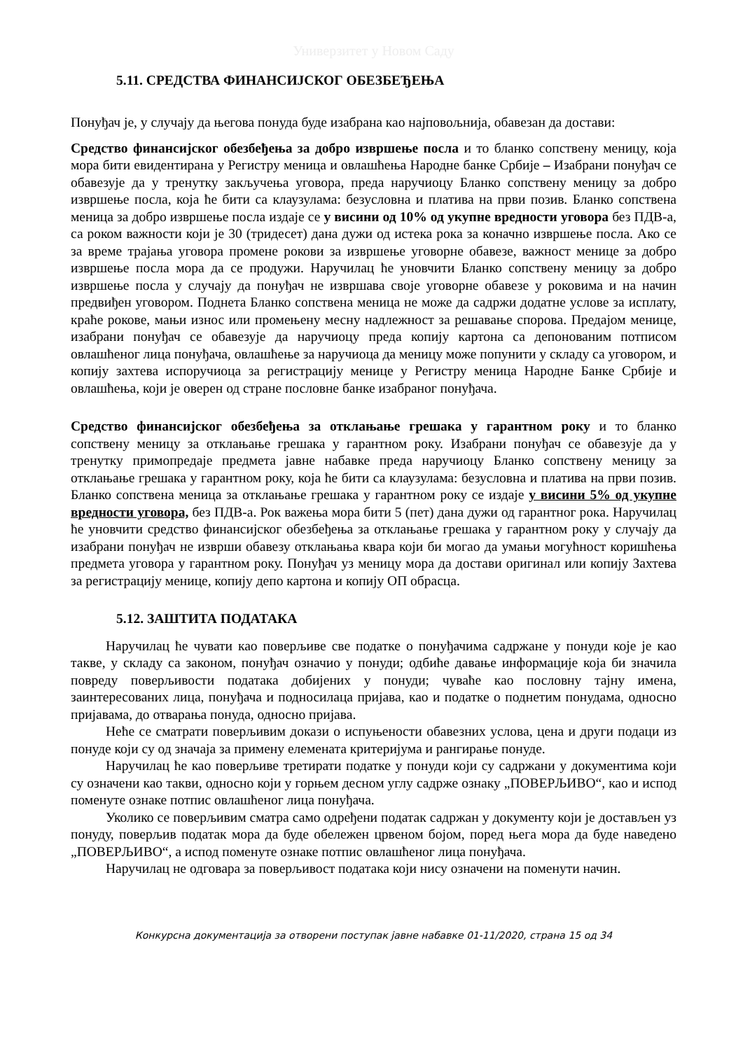Универзитет у Новом Саду
5.11. СРЕДСТВА ФИНАНСИЈСКОГ ОБЕЗБЕЂЕЊА
Понуђач је, у случају да његова понуда буде изабрана као најповољнија, обавезан да достави:
Средство финансијског обезбеђења за добро извршење посла и то бланко сопствену меницу, која мора бити евидентирана у Регистру меница и овлашћења Народне банке Србије – Изабрани понуђач се обавезује да у тренутку закључења уговора, преда наручиоцу Бланко сопствену меницу за добро извршење посла, која ће бити са клаузулама: безусловна и платива на први позив. Бланко сопствена меница за добро извршење посла издаје се у висини од 10% од укупне вредности уговора без ПДВ-а, са роком важности који је 30 (тридесет) дана дужи од истека рока за коначно извршење посла. Ако се за време трајања уговора промене рокови за извршење уговорне обавезе, важност менице за добро извршење посла мора да се продужи. Наручилац ће уновчити Бланко сопствену меницу за добро извршење посла у случају да понуђач не извршава своје уговорне обавезе у роковима и на начин предвиђен уговором. Поднета Бланко сопствена меница не може да садржи додатне услове за исплату, краће рокове, мањи износ или промењену месну надлежност за решавање спорова. Предајом менице, изабрани понуђач се обавезује да наручиоцу преда копију картона са депонованим потписом овлашћеног лица понуђача, овлашћење за наручиоца да меницу може попунити у складу са уговором, и копију захтева испоручиоца за регистрацију менице у Регистру меница Народне Банке Србије и овлашћења, који је оверен од стране пословне банке изабраног понуђача.
Средство финансијског обезбеђења за отклањање грешака у гарантном року и то бланко сопствену меницу за отклањање грешака у гарантном року. Изабрани понуђач се обавезује да у тренутку примопредаје предмета јавне набавке преда наручиоцу Бланко сопствену меницу за отклањање грешака у гарантном року, која ће бити са клаузулама: безусловна и платива на први позив. Бланко сопствена меница за отклањање грешака у гарантном року се издаје у висини 5% од укупне вредности уговора, без ПДВ-а. Рок важења мора бити 5 (пет) дана дужи од гарантног рока. Наручилац ће уновчити средство финансијског обезбеђења за отклањање грешака у гарантном року у случају да изабрани понуђач не изврши обавезу отклањања квара који би могао да умањи могућност коришћења предмета уговора у гарантном року. Понуђач уз меницу мора да достави оригинал или копију Захтева за регистрацију менице, копију депо картона и копију ОП обрасца.
5.12. ЗАШТИТА ПОДАТАКА
Наручилац ће чувати као поверљиве све податке о понуђачима садржане у понуди које је као такве, у складу са законом, понуђач означио у понуди; одбиће давање информације која би значила повреду поверљивости података добијених у понуди; чуваће као пословну тајну имена, заинтересованих лица, понуђача и подносилаца пријава, као и податке о поднетим понудама, односно пријавама, до отварања понуда, односно пријава.
Неће се сматрати поверљивим докази о испуњености обавезних услова, цена и други подаци из понуде који су од значаја за примену елемената критеријума и рангирање понуде.
Наручилац ће као поверљиве третирати податке у понуди који су садржани у документима који су означени као такви, односно који у горњем десном углу садрже ознаку „ПОВЕРЉИВО“, као и испод поменуте ознаке потпис овлашћеног лица понуђача.
Уколико се поверљивим сматра само одређени податак садржан у документу који је достављен уз понуду, поверљив податак мора да буде обележен црвеном бојом, поред њега мора да буде наведено „ПОВЕРЉИВО“, а испод поменуте ознаке потпис овлашћеног лица понуђача.
Наручилац не одговара за поверљивост података који нису означени на поменути начин.
Конкурсна документација за отворени поступак јавне набавке 01-11/2020, страна 15 од 34